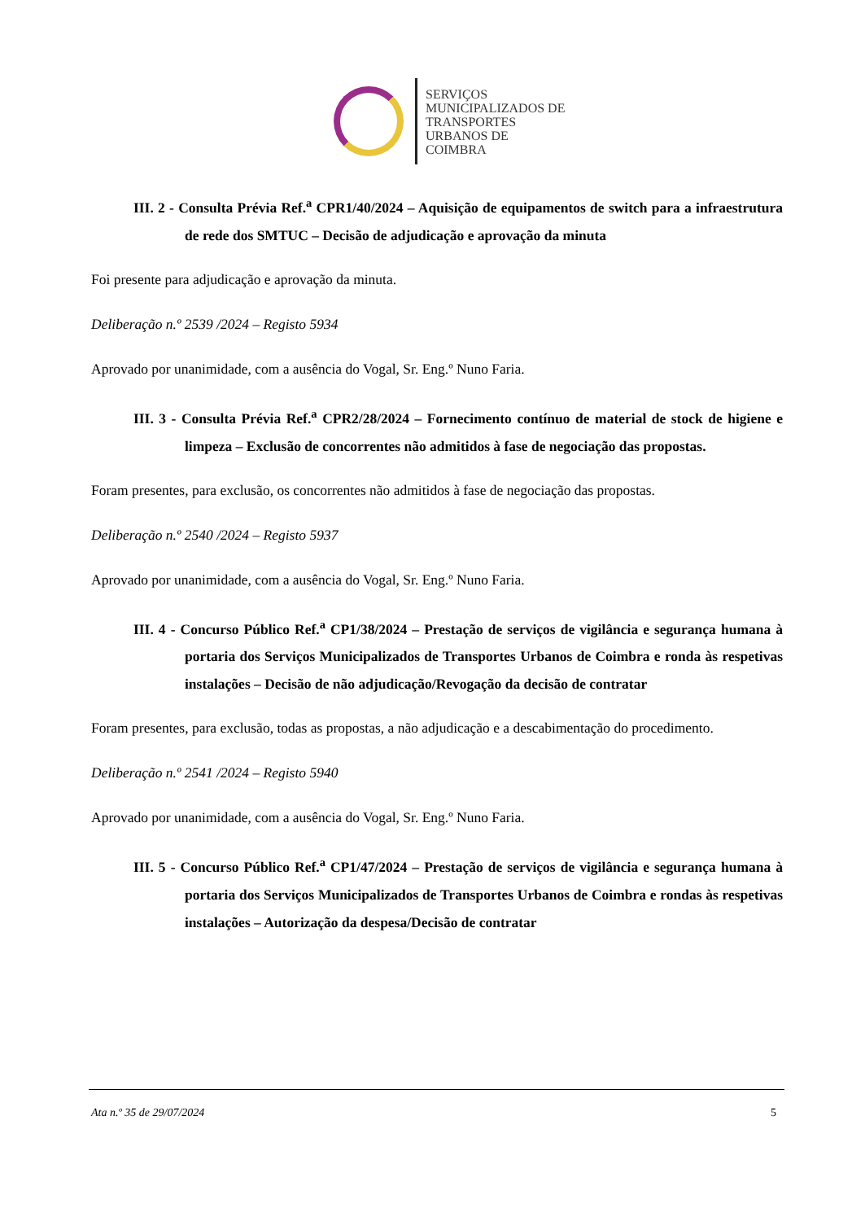SERVIÇOS
MUNICIPALIZADOS DE
TRANSPORTES
URBANOS DE
COIMBRA
III. 2 - Consulta Prévia Ref.<sup>a</sup> CPR1/40/2024 – Aquisição de equipamentos de switch para a infraestrutura de rede dos SMTUC – Decisão de adjudicação e aprovação da minuta
Foi presente para adjudicação e aprovação da minuta.
Deliberação n.º 2539 /2024 – Registo 5934
Aprovado por unanimidade, com a ausência do Vogal, Sr. Eng.º Nuno Faria.
III. 3 - Consulta Prévia Ref.<sup>a</sup> CPR2/28/2024 – Fornecimento contínuo de material de stock de higiene e limpeza – Exclusão de concorrentes não admitidos à fase de negociação das propostas.
Foram presentes, para exclusão, os concorrentes não admitidos à fase de negociação das propostas.
Deliberação n.º 2540 /2024 – Registo 5937
Aprovado por unanimidade, com a ausência do Vogal, Sr. Eng.º Nuno Faria.
III. 4 - Concurso Público Ref.<sup>a</sup> CP1/38/2024 – Prestação de serviços de vigilância e segurança humana à portaria dos Serviços Municipalizados de Transportes Urbanos de Coimbra e ronda às respetivas instalações – Decisão de não adjudicação/Revogação da decisão de contratar
Foram presentes, para exclusão, todas as propostas, a não adjudicação e a descabimentação do procedimento.
Deliberação n.º 2541 /2024 – Registo 5940
Aprovado por unanimidade, com a ausência do Vogal, Sr. Eng.º Nuno Faria.
III. 5 - Concurso Público Ref.<sup>a</sup> CP1/47/2024 – Prestação de serviços de vigilância e segurança humana à portaria dos Serviços Municipalizados de Transportes Urbanos de Coimbra e rondas às respetivas instalações – Autorização da despesa/Decisão de contratar
Ata n.º 35 de 29/07/2024 5